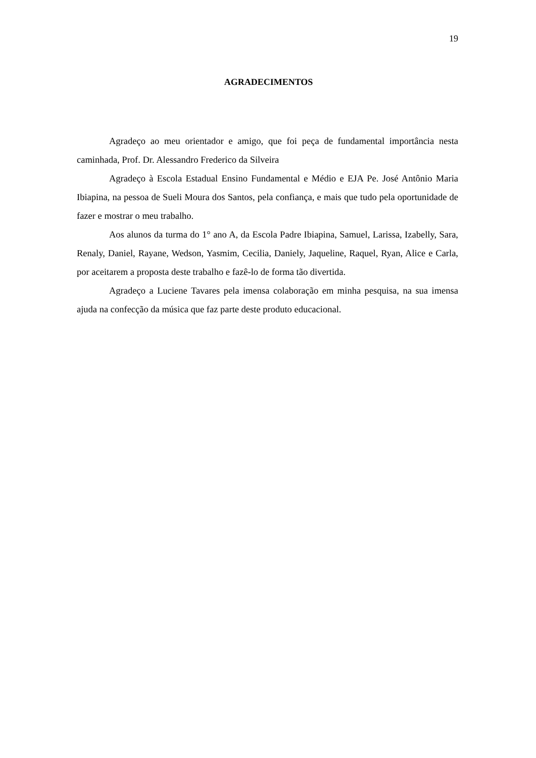19
AGRADECIMENTOS
Agradeço ao meu orientador e amigo, que foi peça de fundamental importância nesta caminhada, Prof. Dr. Alessandro Frederico da Silveira
Agradeço à Escola Estadual Ensino Fundamental e Médio e EJA Pe. José Antônio Maria Ibiapina, na pessoa de Sueli Moura dos Santos, pela confiança, e mais que tudo pela oportunidade de fazer e mostrar o meu trabalho.
Aos alunos da turma do 1° ano A, da Escola Padre Ibiapina, Samuel, Larissa, Izabelly, Sara, Renaly, Daniel, Rayane, Wedson, Yasmim, Cecilia, Daniely, Jaqueline, Raquel, Ryan, Alice e Carla, por aceitarem a proposta deste trabalho e fazê-lo de forma tão divertida.
Agradeço a Luciene Tavares pela imensa colaboração em minha pesquisa, na sua imensa ajuda na confecção da música que faz parte deste produto educacional.